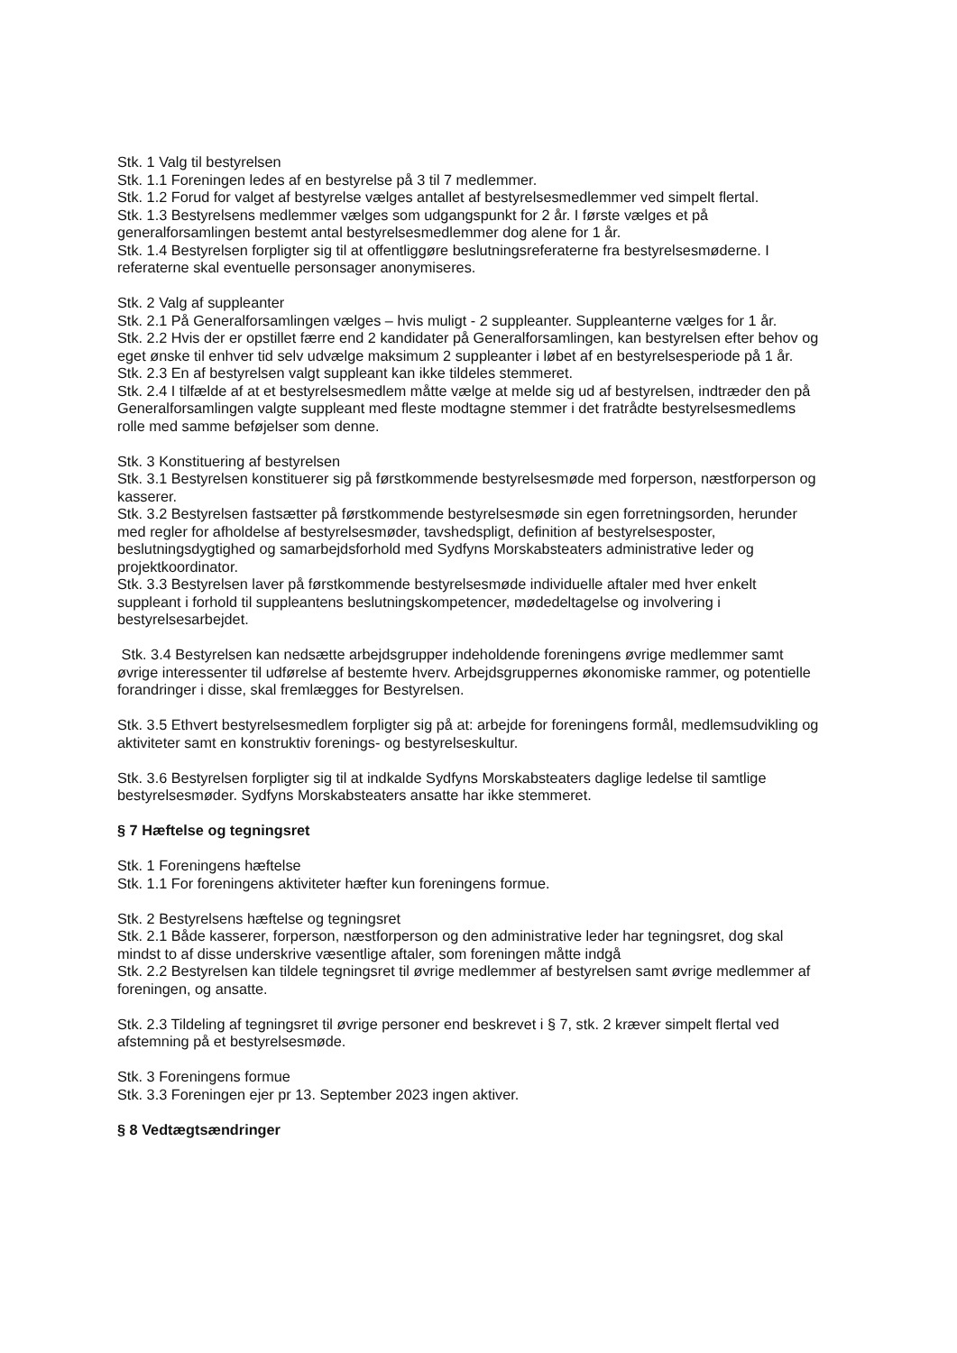Stk. 1 Valg til bestyrelsen
Stk. 1.1 Foreningen ledes af en bestyrelse på 3 til 7 medlemmer.
Stk. 1.2 Forud for valget af bestyrelse vælges antallet af bestyrelsesmedlemmer ved simpelt flertal.
Stk. 1.3 Bestyrelsens medlemmer vælges som udgangspunkt for 2 år. I første vælges et på generalforsamlingen bestemt antal bestyrelsesmedlemmer dog alene for 1 år.
Stk. 1.4 Bestyrelsen forpligter sig til at offentliggøre beslutningsreferaterne fra bestyrelsesmøderne. I referaterne skal eventuelle personsager anonymiseres.
Stk. 2 Valg af suppleanter
Stk. 2.1 På Generalforsamlingen vælges – hvis muligt - 2 suppleanter. Suppleanterne vælges for 1 år.
Stk. 2.2 Hvis der er opstillet færre end 2 kandidater på Generalforsamlingen, kan bestyrelsen efter behov og eget ønske til enhver tid selv udvælge maksimum 2 suppleanter i løbet af en bestyrelsesperiode på 1 år.
Stk. 2.3 En af bestyrelsen valgt suppleant kan ikke tildeles stemmeret.
Stk. 2.4 I tilfælde af at et bestyrelsesmedlem måtte vælge at melde sig ud af bestyrelsen, indtræder den på Generalforsamlingen valgte suppleant med fleste modtagne stemmer i det fratrådte bestyrelsesmedlems rolle med samme beføjelser som denne.
Stk. 3 Konstituering af bestyrelsen
Stk. 3.1 Bestyrelsen konstituerer sig på førstkommende bestyrelsesmøde med forperson, næstforperson og kasserer.
Stk. 3.2 Bestyrelsen fastsætter på førstkommende bestyrelsesmøde sin egen forretningsorden, herunder med regler for afholdelse af bestyrelsesmøder, tavshedspligt, definition af bestyrelsesposter, beslutningsdygtighed og samarbejdsforhold med Sydfyns Morskabsteaters administrative leder og projektkoordinator.
Stk. 3.3 Bestyrelsen laver på førstkommende bestyrelsesmøde individuelle aftaler med hver enkelt suppleant i forhold til suppleantens beslutningskompetencer, mødedeltagelse og involvering i bestyrelsesarbejdet.
Stk. 3.4 Bestyrelsen kan nedsætte arbejdsgrupper indeholdende foreningens øvrige medlemmer samt øvrige interessenter til udførelse af bestemte hverv. Arbejdsgruppernes økonomiske rammer, og potentielle forandringer i disse, skal fremlægges for Bestyrelsen.
Stk. 3.5 Ethvert bestyrelsesmedlem forpligter sig på at: arbejde for foreningens formål, medlemsudvikling og aktiviteter samt en konstruktiv forenings- og bestyrelseskultur.
Stk. 3.6 Bestyrelsen forpligter sig til at indkalde Sydfyns Morskabsteaters daglige ledelse til samtlige bestyrelsesmøder. Sydfyns Morskabsteaters ansatte har ikke stemmeret.
§ 7 Hæftelse og tegningsret
Stk. 1 Foreningens hæftelse
Stk. 1.1 For foreningens aktiviteter hæfter kun foreningens formue.
Stk. 2 Bestyrelsens hæftelse og tegningsret
Stk. 2.1 Både kasserer, forperson, næstforperson og den administrative leder har tegningsret, dog skal mindst to af disse underskrive væsentlige aftaler, som foreningen måtte indgå
Stk. 2.2 Bestyrelsen kan tildele tegningsret til øvrige medlemmer af bestyrelsen samt øvrige medlemmer af foreningen, og ansatte.
Stk. 2.3 Tildeling af tegningsret til øvrige personer end beskrevet i § 7, stk. 2 kræver simpelt flertal ved afstemning på et bestyrelsesmøde.
Stk. 3 Foreningens formue
Stk. 3.3 Foreningen ejer pr 13. September 2023 ingen aktiver.
§ 8 Vedtægtsændringer